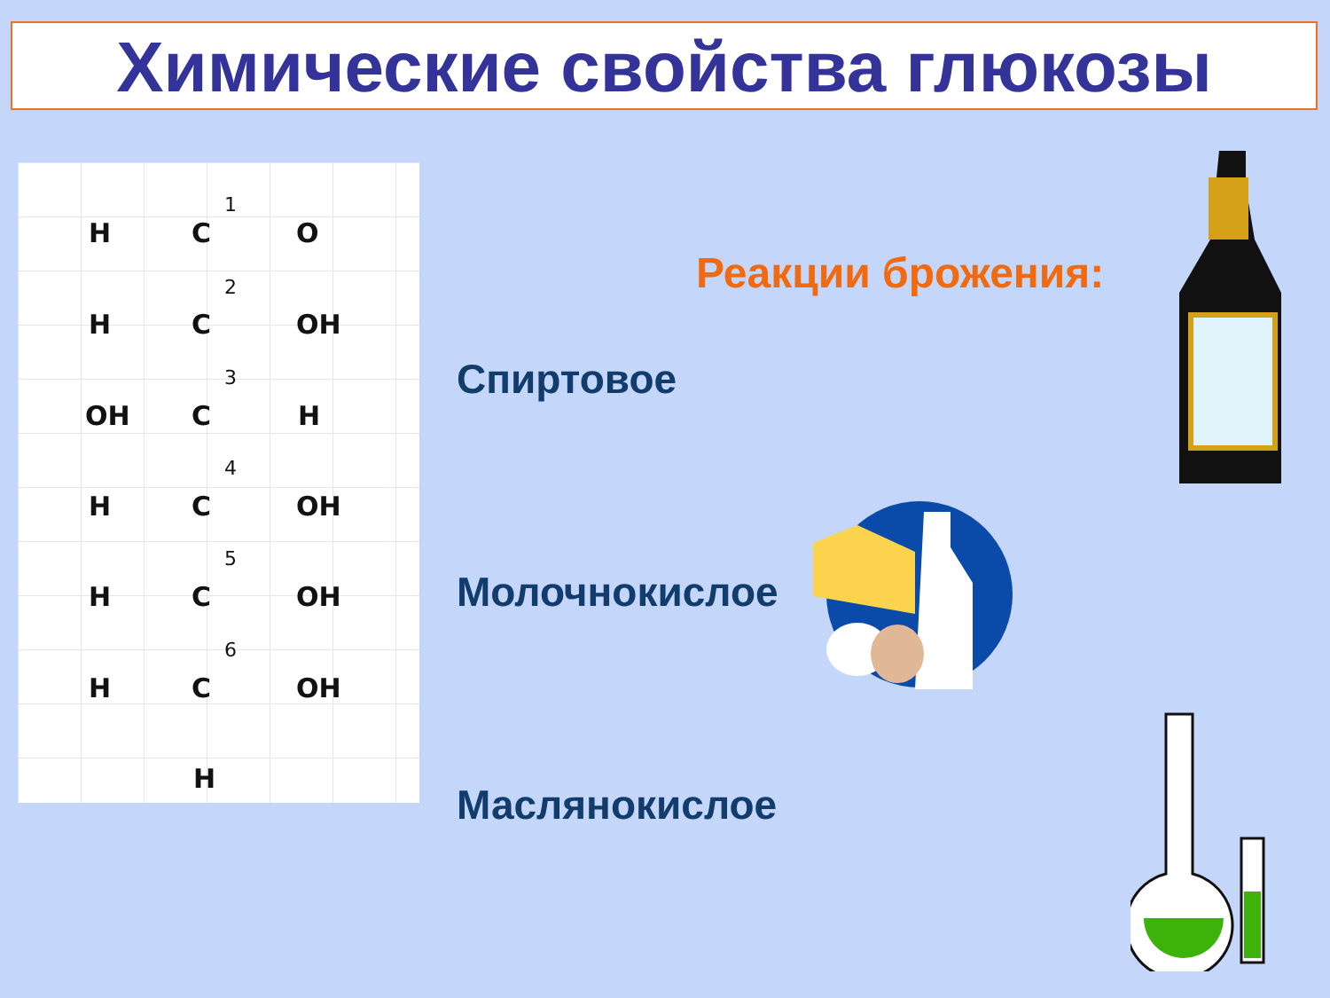Химические свойства глюкозы
1
H C O
2
H C OH
3
OH C H
4
H C OH
5
H C OH
6
H C OH
H
Реакции брожения:
Спиртовое
Молочнокислое
Маслянокислое